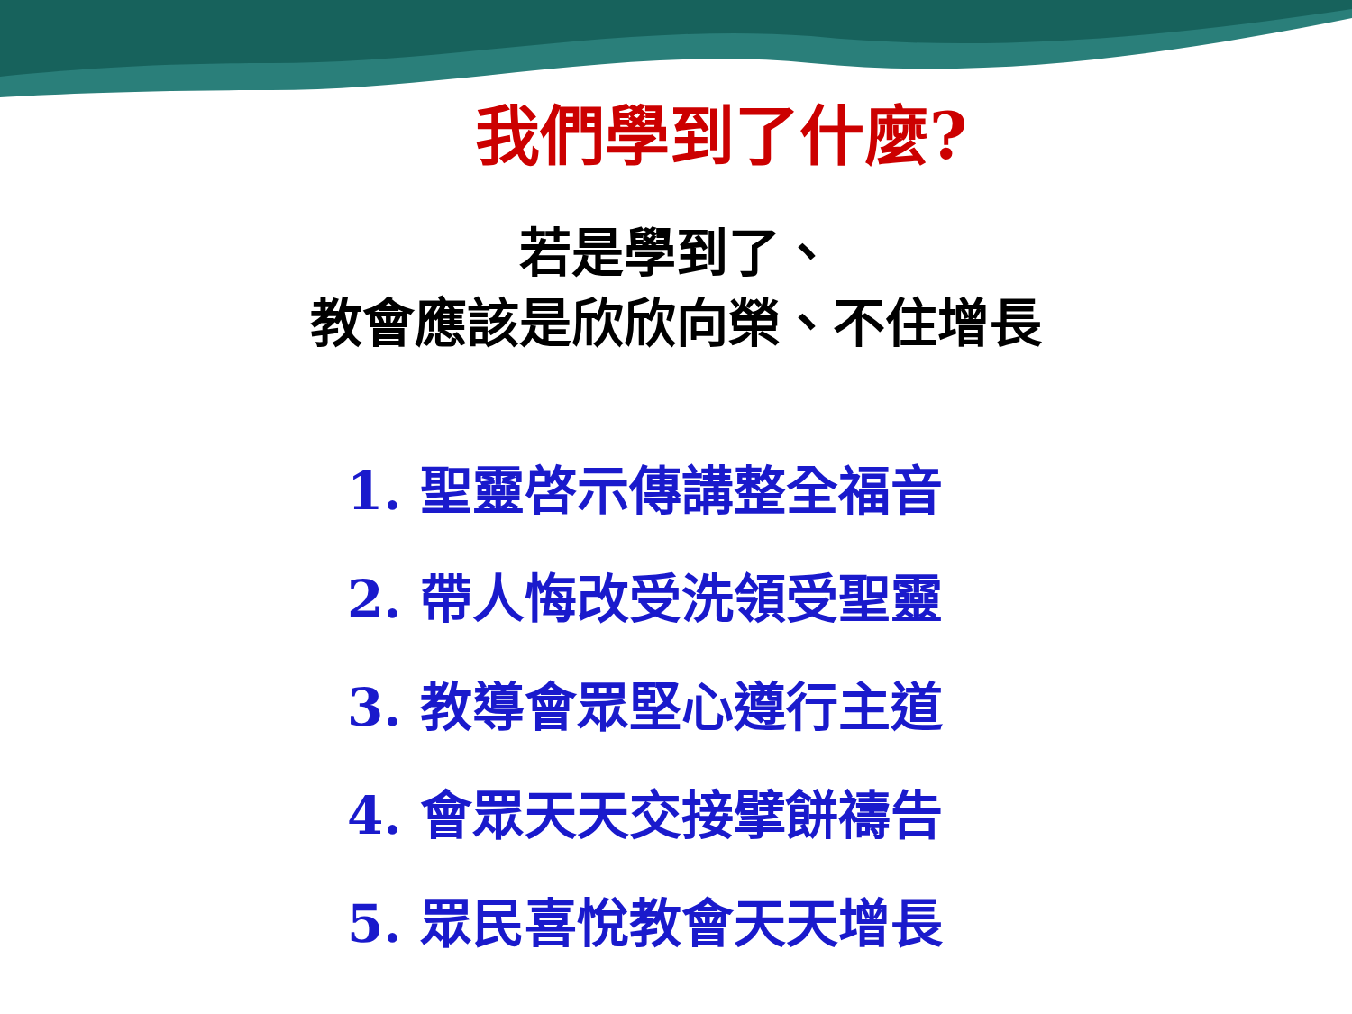我們學到了什麼?
若是學到了、
教會應該是欣欣向榮、不住增長
1. 聖靈啓示傳講整全福音
2. 帶人悔改受洗領受聖靈
3. 教導會眾堅心遵行主道
4. 會眾天天交接擘餅禱告
5. 眾民喜悅教會天天增長